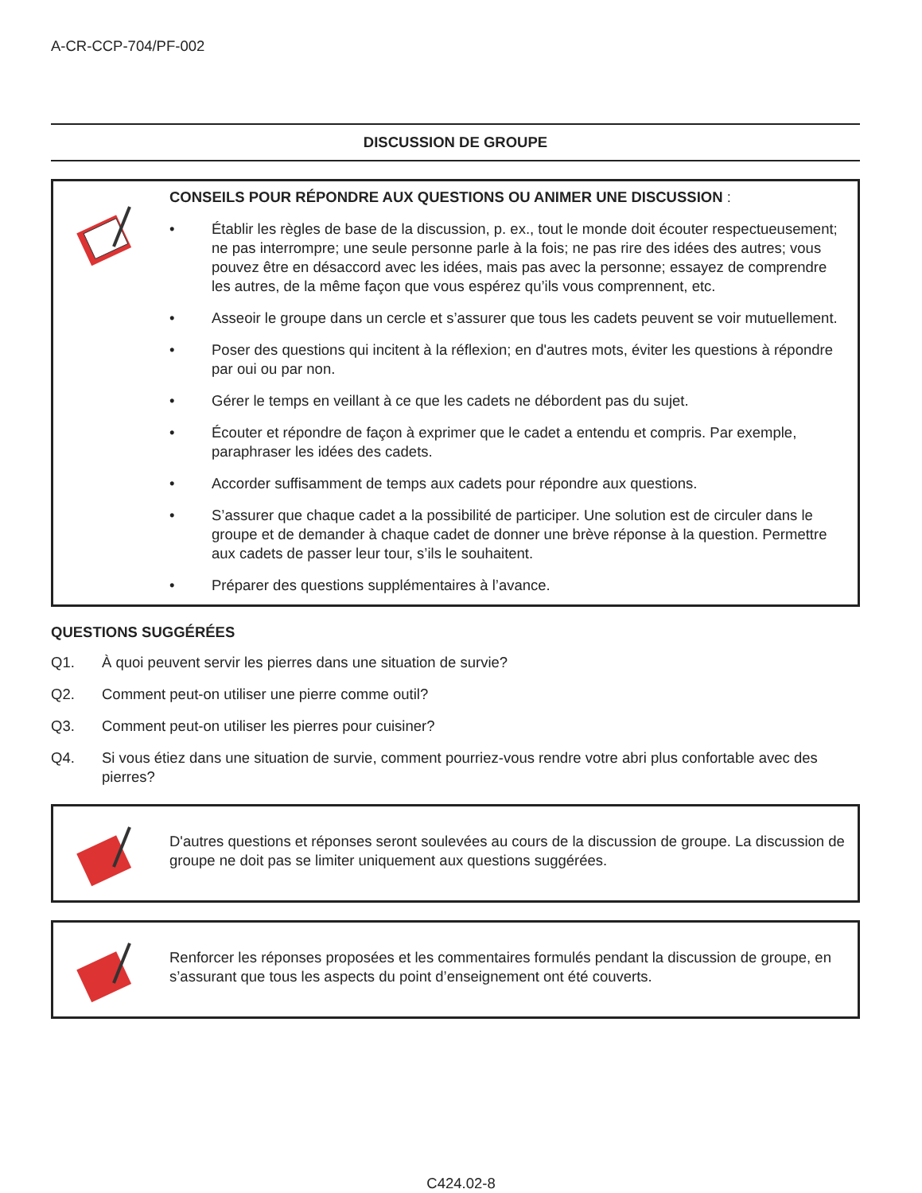A-CR-CCP-704/PF-002
DISCUSSION DE GROUPE
CONSEILS POUR RÉPONDRE AUX QUESTIONS OU ANIMER UNE DISCUSSION :
• Établir les règles de base de la discussion, p. ex., tout le monde doit écouter respectueusement; ne pas interrompre; une seule personne parle à la fois; ne pas rire des idées des autres; vous pouvez être en désaccord avec les idées, mais pas avec la personne; essayez de comprendre les autres, de la même façon que vous espérez qu’ils vous comprennent, etc.
• Asseoir le groupe dans un cercle et s’assurer que tous les cadets peuvent se voir mutuellement.
• Poser des questions qui incitent à la réflexion; en d'autres mots, éviter les questions à répondre par oui ou par non.
• Gérer le temps en veillant à ce que les cadets ne débordent pas du sujet.
• Écouter et répondre de façon à exprimer que le cadet a entendu et compris. Par exemple, paraphraser les idées des cadets.
• Accorder suffisamment de temps aux cadets pour répondre aux questions.
• S’assurer que chaque cadet a la possibilité de participer. Une solution est de circuler dans le groupe et de demander à chaque cadet de donner une brève réponse à la question. Permettre aux cadets de passer leur tour, s’ils le souhaitent.
• Préparer des questions supplémentaires à l’avance.
QUESTIONS SUGGÉRÉES
Q1. À quoi peuvent servir les pierres dans une situation de survie?
Q2. Comment peut-on utiliser une pierre comme outil?
Q3. Comment peut-on utiliser les pierres pour cuisiner?
Q4. Si vous étiez dans une situation de survie, comment pourriez-vous rendre votre abri plus confortable avec des pierres?
D'autres questions et réponses seront soulevées au cours de la discussion de groupe. La discussion de groupe ne doit pas se limiter uniquement aux questions suggérées.
Renforcer les réponses proposées et les commentaires formulés pendant la discussion de groupe, en s’assurant que tous les aspects du point d’enseignement ont été couverts.
C424.02-8